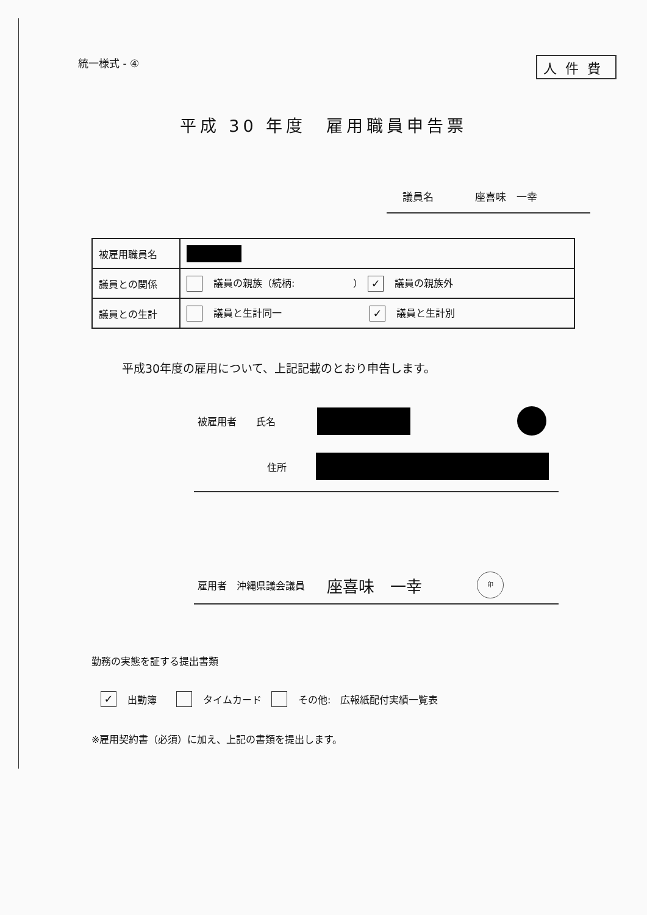統一様式 - ④ 人件費
平成 30 年度　雇用職員申告票
議員名　　　　座喜味　一幸
| 被雇用職員名 | |
| 議員との関係 | 議員の親族（続柄: ） ✓ 議員の親族外 |
| 議員との生計 | 議員と生計同一 ✓ 議員と生計別 |
平成30年度の雇用について、上記記載のとおり申告します。
被雇用者　　氏名
住所
雇用者　沖縄県議会議員　座喜味　一幸 印
勤務の実態を証する提出書類
✓ 出勤簿　　 タイムカード　 その他:　広報紙配付実績一覧表
※雇用契約書（必須）に加え、上記の書類を提出します。